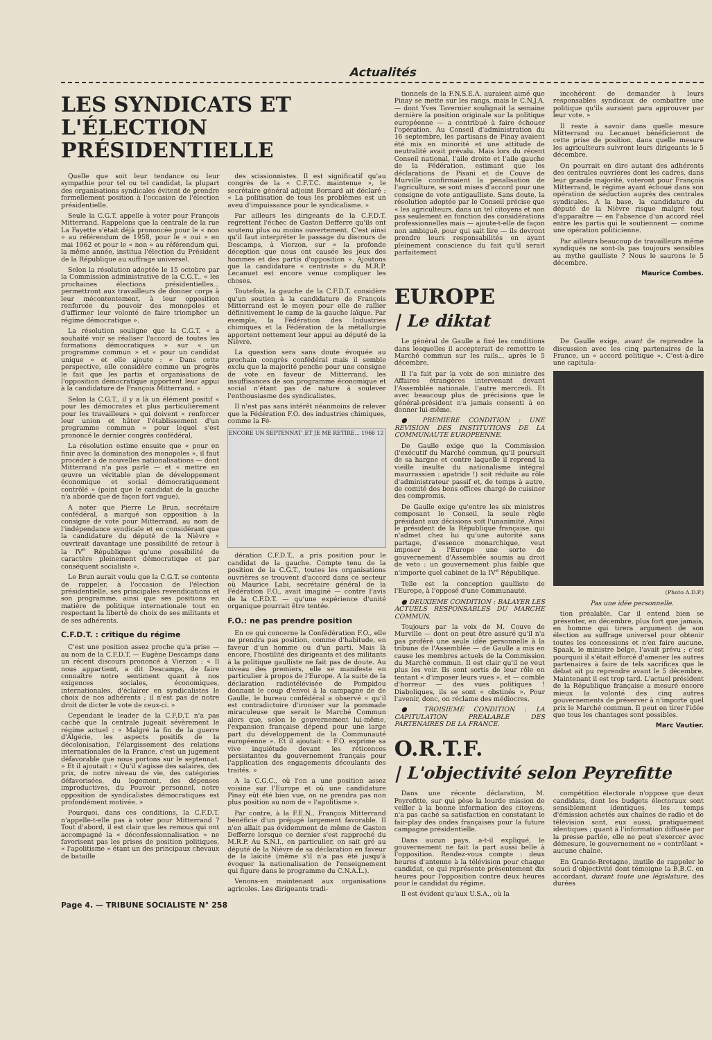Actualités
LES SYNDICATS ET L'ÉLECTION PRÉSIDENTIELLE
Quelle que soit leur tendance ou leur sympathie pour tel ou tel candidat, la plupart des organisations syndicales évitent de prendre formellement position à l'occasion de l'élection présidentielle.
Seule la C.G.T. appelle à voter pour François Mitterrand. Rappelons que la centrale de la rue La Fayette s'était déjà prononcée pour le « non » au référendum de 1958, pour le « oui » en mai 1962 et pour le « non » au référendum qui, la même année, institua l'élection du Président de la République au suffrage universel.
Selon la résolution adoptée le 15 octobre par la Commission administrative de la C.G.T., « les prochaines élections présidentielles... permettront aux travailleurs de donner corps à leur mécontentement, à leur opposition renforcée du pouvoir des monopoles et d'affirmer leur volonté de faire triompher un régime démocratique ».
La résolution souligne que la C.G.T. « a souhaité voir se réaliser l'accord de toutes les formations démocratiques » sur « un programme commun » et « pour un candidat unique » et elle ajoute : « Dans cette perspective, elle considère comme un progrès le fait que les partis et organisations de l'opposition démocratique apportent leur appui à la candidature de François Mitterrand. »
Selon la C.G.T., il y a là un élément positif « pour les démocrates et plus particulièrement pour les travailleurs » qui doivent « renforcer leur union et hâter l'établissement d'un programme commun » pour lequel s'est prononcé le dernier congrès confédéral.
La résolution estime ensuite que « pour en finir avec la domination des monopoles », il faut procéder à de nouvelles nationalisations — dont Mitterrand n'a pas parlé — et « mettre en œuvre un véritable plan de développement économique et social démocratiquement contrôlé » (point que le candidat de la gauche n'a abordé que de façon fort vague).
A noter que Pierre Le Brun, secrétaire confédéral, a marqué son opposition à la consigne de vote pour Mitterrand, au nom de l'indépendance syndicale et en considérant que la candidature du député de la Nièvre « ouvrirait davantage une possibilité de retour à la IV<sup>e</sup> République qu'une possibilité de caractère pleinement démocratique et par conséquent socialiste ».
Le Brun aurait voulu que la C.G.T. se contente de rappeler, à l'occasion de l'élection présidentielle, ses principales revendications et son programme, ainsi que ses positions en matière de politique internationale tout en respectant la liberté de choix de ses militants et de ses adhérents.
C.F.D.T. : critique du régime
C'est une position assez proche qu'a prise — au nom de la C.F.D.T. — Eugène Descamps dans un récent discours prononcé à Vierzon : « Il nous appartient, a dit Descamps, de faire connaître notre sentiment quant à nos exigences sociales, économiques, internationales, d'éclairer en syndicalistes le choix de nos adhérents ; il n'est pas de notre droit de dicter le vote de ceux-ci. »
Cependant le leader de la C.F.D.T. n'a pas caché que la centrale jugeait sévèrement le régime actuel : « Malgré la fin de la guerre d'Algérie, les aspects positifs de la décolonisation, l'élargissement des relations internationales de la France, c'est un jugement défavorable que nous portons sur le septennat. » Et il ajoutait : « Qu'il s'agisse des salaires, des prix, de notre niveau de vie, des catégories défavorisées, du logement, des dépenses improductives, du Pouvoir personnel, notre opposition de syndicalistes démocratiques est profondément motivée. »
Pourquoi, dans ces conditions, la C.F.D.T. n'appelle-t-elle pas à voter pour Mitterrand ? Tout d'abord, il est clair que les remous qui ont accompagné la « déconfessionnalisation » ne favorisent pas les prises de position politiques, « l'apolitisme » étant un des principaux chevaux de bataille
des scissionnistes. Il est significatif qu'au congrès de la « C.F.T.C. maintenue », le secrétaire général adjoint Bornard ait déclaré : « La politisation de tous les problèmes est un aveu d'impuissance pour le syndicalisme. »
Par ailleurs les dirigeants de la C.F.D.T. regrettent l'échec de Gaston Defferre qu'ils ont soutenu plus ou moins ouvertement. C'est ainsi qu'il faut interpréter le passage du discours de Descamps, à Vierzon, sur « la profonde déception que nous ont causée les jeux des hommes et des partis d'opposition ». Ajoutons que la candidature « centriste » du M.R.P. Lecanuet est encore venue compliquer les choses.
Toutefois, la gauche de la C.F.D.T. considère qu'un soutien à la candidature de François Mitterrand est le moyen pour elle de rallier définitivement le camp de la gauche laïque. Par exemple, la Fédération des Industries chimiques et la Fédération de la métallurgie apportent nettement leur appui au député de la Nièvre.
La question sera sans doute évoquée au prochain congrès confédéral mais il semble exclu que la majorité penche pour une consigne de vote en faveur de Mitterrand, les insuffisances de son programme économique et social n'étant pas de nature à soulever l'enthousiasme des syndicalistes.
Il n'est pas sans intérêt néanmoins de relever que la Fédération F.O. des industries chimiques, comme la Fé-
ENCORE UN SEPTENNAT ,ET JE ME RETIRE... 1966 12
dération C.F.D.T., a pris position pour le candidat de la gauche. Compte tenu de la position de la C.G.T., toutes les organisations ouvrières se trouvent d'accord dans ce secteur où Maurice Labi, secrétaire général de la Fédération F.O., avait imaginé — contre l'avis de la C.F.D.T. — qu'une expérience d'unité organique pourrait être tentée.
F.O.: ne pas prendre position
En ce qui concerne la Confédération F.O., elle ne prendra pas position, comme d'habitude, en faveur d'un homme ou d'un parti. Mais là encore, l'hostilité des dirigeants et des militants à la politique gaulliste ne fait pas de doute. Au niveau des premiers, elle se manifeste en particulier à propos de l'Europe. A la suite de la déclaration radiotélévisée de Pompidou donnant le coup d'envoi à la campagne de de Gaulle, le bureau confédéral a observé « qu'il est contradictoire d'ironiser sur la pommade miraculeuse que serait le Marché Commun alors que, selon le gouvernement lui-même, l'expansion française dépend pour une large part du développement de la Communauté européenne ». Et il ajoutait: « F.O. exprime sa vive inquiétude devant les réticences persistantes du gouvernement français pour l'application des engagements découlants des traités. »
A la C.G.C., où l'on a une position assez voisine sur l'Europe et où une candidature Pinay eût été bien vue, on ne prendra pas non plus position au nom de « l'apolitisme ».
Par contre, à la F.E.N., François Mitterrand bénéficie d'un préjugé largement favorable. Il n'en allait pas évidemment de même de Gaston Defferre lorsque ce dernier s'est rapproché du M.R.P. Au S.N.I., en particulier, on sait gré au député de la Nièvre de sa déclaration en faveur de la laïcité (même s'il n'a pas été jusqu'à évoquer la nationalisation de l'enseignement qui figure dans le programme du C.N.A.L.).
Venons-en maintenant aux organisations agricoles. Les dirigeants tradi-
Page 4. — TRIBUNE SOCIALISTE N° 258
tionnels de la F.N.S.E.A. auraient aimé que Pinay se mette sur les rangs, mais le C.N.J.A. — dont Yves Tavernier soulignait la semaine dernière la position originale sur la politique européenne — a contribué à faire échouer l'opération. Au Conseil d'administration du 16 septembre, les partisans de Pinay avaient été mis en minorité et une attitude de neutralité avait prévalu. Mais lors du récent Conseil national, l'aile droite et l'aile gauche de la Fédération, estimant que les déclarations de Pisani et de Couve de Murville confirmaient la pénalisation de l'agriculture, se sont mises d'accord pour une consigne de vote antigaulliste. Sans doute, la résolution adoptée par le Conseil précise que « les agriculteurs, dans un tel citoyens et non pas seulement en fonction des considérations professionnelles mais — ajoute-t-elle de façon non ambiguë, pour qui sait lire — ils devront prendre leurs responsabilités en ayant pleinement conscience du fait qu'il serait parfaitement
incohérent de demander à leurs responsables syndicaux de combattre une politique qu'ils auraient paru approuver par leur vote. »
Il reste à savoir dans quelle mesure Mitterrand ou Lecanuet bénéficieront de cette prise de position, dans quelle mesure les agriculteurs suivront leurs dirigeants le 5 décembre.
On pourrait en dire autant des adhérents des centrales ouvrières dont les cadres, dans leur grande majorité, voteront pour François Mitterrand, le régime ayant échoué dans son opération de séduction auprès des centrales syndicales. A la base, la candidature du député de la Nièvre risque malgré tout d'apparaître — en l'absence d'un accord réel entre les partis qui le soutiennent — comme une opération politicienne.
Par ailleurs beaucoup de travailleurs même syndiqués ne sont-ils pas toujours sensibles au mythe gaulliste ? Nous le saurons le 5 décembre.
Maurice Combes.
EUROPE
| Le diktat
Le général de Gaulle a fixé les conditions dans lesquelles il accepterait de remettre le Marché commun sur les rails... après le 5 décembre.
Il l'a fait par la voix de son ministre des Affaires étrangères intervenant devant l'Assemblée nationale, l'autre mercredi. Et avec beaucoup plus de précisions que le général-président n'a jamais consenti à en donner lui-même.
● PREMIERE CONDITION : UNE REVISION DES INSTITUTIONS DE LA COMMUNAUTE EUROPEENNE.
De Gaulle exige que la Commission (l'exécutif du Marché commun, qu'il poursuit de sa hargne et contre laquelle il reprend la vieille insulte du nationalisme intégral maurrassien : apatride !) soit réduite au rôle d'administrateur passif et, de temps à autre, de comité des bons offices chargé de cuisiner des compromis.
De Gaulle exige qu'entre les six ministres composant le Conseil, la seule règle présidant aux décisions soit l'unanimité. Ainsi le président de la République française, qui n'admet chez lui qu'une autorité sans partage, d'essence monarchique, veut imposer à l'Europe une sorte de gouvernement d'Assemblée soumis au droit de veto : un gouvernement plus faible que n'importe quel cabinet de la IV<sup>e</sup> République.
Telle est la conception gaulliste de l'Europe, à l'opposé d'une Communauté.
● DEUXIEME CONDITION : BALAYER LES ACTUELS RESPONSABLES DU MARCHE COMMUN.
Toujours par la voix de M. Couve de Murville — dont on peut être assuré qu'il n'a pas proféré une seule idée personnelle à la tribune de l'Assemblée — de Gaulle a mis en cause les membres actuels de la Commission du Marché commun. Il est clair qu'il ne veut plus les voir. Ils sont sortis de leur rôle en tentant « d'imposer leurs vues », et — comble d'horreur — des vues politiques ! Diaboliques, ils se sont « obstinés ». Pour l'avenir, donc, on réclame des médiocres.
● TROISIEME CONDITION : LA CAPITULATION PREALABLE DES PARTENAIRES DE LA FRANCE.
De Gaulle exige, avant de reprendre la discussion avec les cinq partenaires de la France, un « accord politique ». C'est-à-dire une capitula-
(Photo A.D.P.)
Pas une idée personnelle.
tion préalable. Car il entend bien se présenter, en décembre, plus fort que jamais, en homme qui tirera argument de son élection au suffrage universel pour obtenir toutes les concessions et n'en faire aucune. Spaak, le ministre belge, l'avait prévu ; c'est pourquoi il s'était efforcé d'amener les autres partenaires à faire de tels sacrifices que le débat ait pu reprendre avant le 5 décembre. Maintenant il est trop tard. L'actuel président de la République française a mesuré encore mieux la volonté des cinq autres gouvernements de préserver à n'importe quel prix le Marché commun. Il peut en tirer l'idée que tous les chantages sont possibles.
Marc Vautier.
O.R.T.F.
| L'objectivité selon Peyrefitte
Dans une récente déclaration, M. Peyrefitte, sur qui pèse la lourde mission de veiller à la bonne information des citoyens, n'a pas caché sa satisfaction en constatant le fair-play des ondes françaises pour la future campagne présidentielle.
Dans aucun pays, a-t-il expliqué, le gouvernement ne fait la part aussi belle à l'opposition. Rendez-vous compte : deux heures d'antenne à la télévision pour chaque candidat, ce qui représente présentement dix heures pour l'opposition contre deux heures pour le candidat du régime.
Il est évident qu'aux U.S.A., où la
compétition électorale n'oppose que deux candidats, dont les budgets électoraux sont sensiblement identiques, les temps d'émission achetés aux chaînes de radio et de télévision sont, eux aussi, pratiquement identiques ; quant à l'information diffusée par la presse parlée, elle ne peut s'exercer avec démesure, le gouvernement ne « contrôlant » aucune chaîne.
En Grande-Bretagne, inutile de rappeler le souci d'objectivité dont témoigne la B.B.C. en accordant, durant toute une législature, des durées